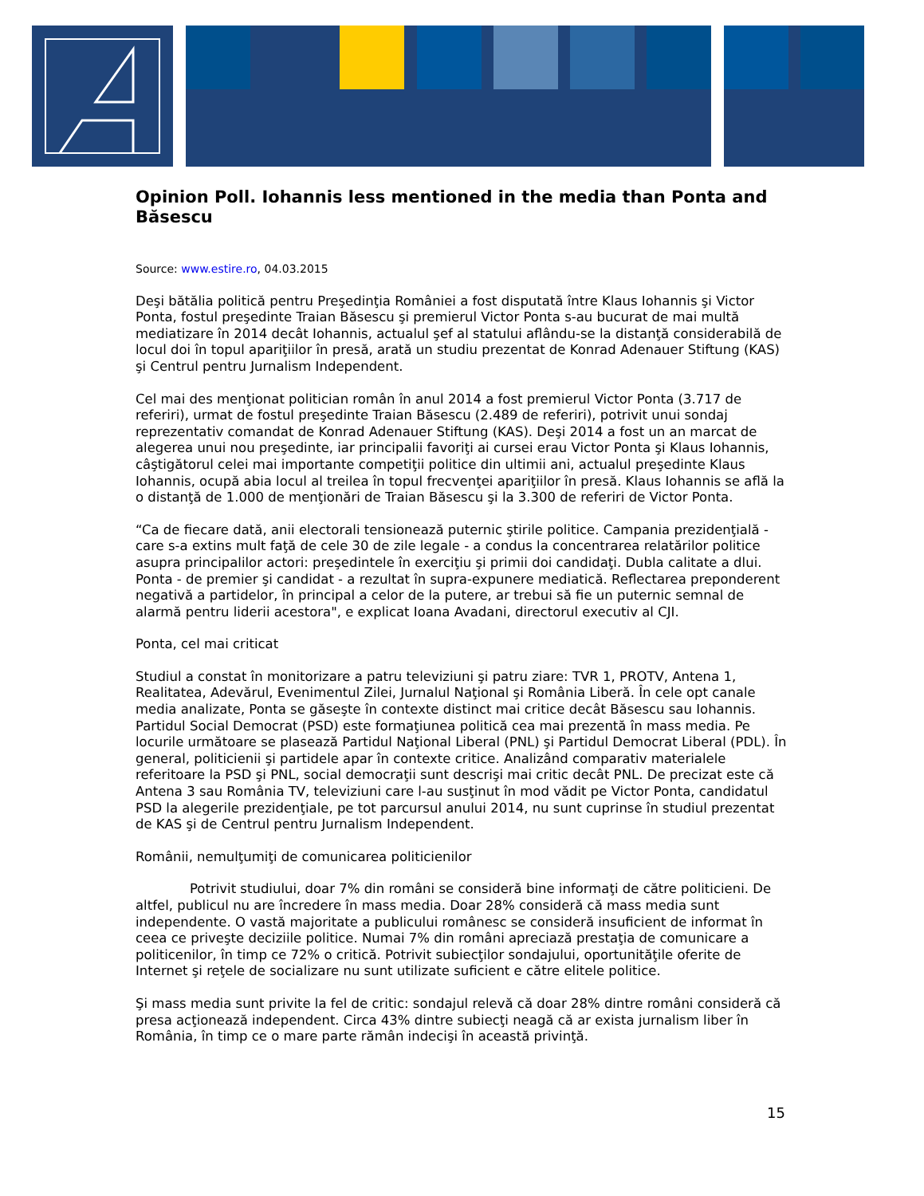Opinion Poll. Iohannis less mentioned in the media than Ponta and Băsescu
Source: www.estire.ro, 04.03.2015
Deşi bătălia politică pentru Preşedinţia României a fost disputată între Klaus Iohannis şi Victor Ponta, fostul preşedinte Traian Băsescu şi premierul Victor Ponta s-au bucurat de mai multă mediatizare în 2014 decât Iohannis, actualul şef al statului aflându-se la distanţă considerabilă de locul doi în topul apariţiilor în presă, arată un studiu prezentat de Konrad Adenauer Stiftung (KAS) şi Centrul pentru Jurnalism Independent.
Cel mai des menţionat politician român în anul 2014 a fost premierul Victor Ponta (3.717 de referiri), urmat de fostul preşedinte Traian Băsescu (2.489 de referiri), potrivit unui sondaj reprezentativ comandat de Konrad Adenauer Stiftung (KAS). Deşi 2014 a fost un an marcat de alegerea unui nou preşedinte, iar principalii favoriţi ai cursei erau Victor Ponta şi Klaus Iohannis, câştigătorul celei mai importante competiţii politice din ultimii ani, actualul preşedinte Klaus Iohannis, ocupă abia locul al treilea în topul frecvenţei apariţiilor în presă. Klaus Iohannis se află la o distanţă de 1.000 de menţionări de Traian Băsescu şi la 3.300 de referiri de Victor Ponta.
“Ca de fiecare dată, anii electorali tensionează puternic ştirile politice. Campania prezidenţială - care s-a extins mult faţă de cele 30 de zile legale - a condus la concentrarea relatărilor politice asupra principalilor actori: preşedintele în exerciţiu şi primii doi candidaţi. Dubla calitate a dlui. Ponta - de premier şi candidat - a rezultat în supra-expunere mediatică. Reflectarea preponderent negativă a partidelor, în principal a celor de la putere, ar trebui să fie un puternic semnal de alarmă pentru liderii acestora", e explicat Ioana Avadani, directorul executiv al CJI.
Ponta, cel mai criticat
Studiul a constat în monitorizare a patru televiziuni şi patru ziare: TVR 1, PROTV, Antena 1, Realitatea, Adevărul, Evenimentul Zilei, Jurnalul Naţional şi România Liberă. În cele opt canale media analizate, Ponta se găseşte în contexte distinct mai critice decât Băsescu sau Iohannis. Partidul Social Democrat (PSD) este formaţiunea politică cea mai prezentă în mass media. Pe locurile următoare se plasează Partidul Naţional Liberal (PNL) şi Partidul Democrat Liberal (PDL). În general, politicienii şi partidele apar în contexte critice. Analizând comparativ materialele referitoare la PSD şi PNL, social democraţii sunt descrişi mai critic decât PNL. De precizat este că Antena 3 sau România TV, televiziuni care l-au susţinut în mod vădit pe Victor Ponta, candidatul PSD la alegerile prezidenţiale, pe tot parcursul anului 2014, nu sunt cuprinse în studiul prezentat de KAS şi de Centrul pentru Jurnalism Independent.
Românii, nemulţumiţi de comunicarea politicienilor
Potrivit studiului, doar 7% din români se consideră bine informaţi de către politicieni. De altfel, publicul nu are încredere în mass media. Doar 28% consideră că mass media sunt independente. O vastă majoritate a publicului românesc se consideră insuficient de informat în ceea ce priveşte deciziile politice. Numai 7% din români apreciază prestaţia de comunicare a politicenilor, în timp ce 72% o critică. Potrivit subiecţilor sondajului, oportunităţile oferite de Internet şi reţele de socializare nu sunt utilizate suficient e către elitele politice.
Şi mass media sunt privite la fel de critic: sondajul relevă că doar 28% dintre români consideră că presa acţionează independent. Circa 43% dintre subiecţi neagă că ar exista jurnalism liber în România, în timp ce o mare parte rămân indecişi în această privinţă.
15